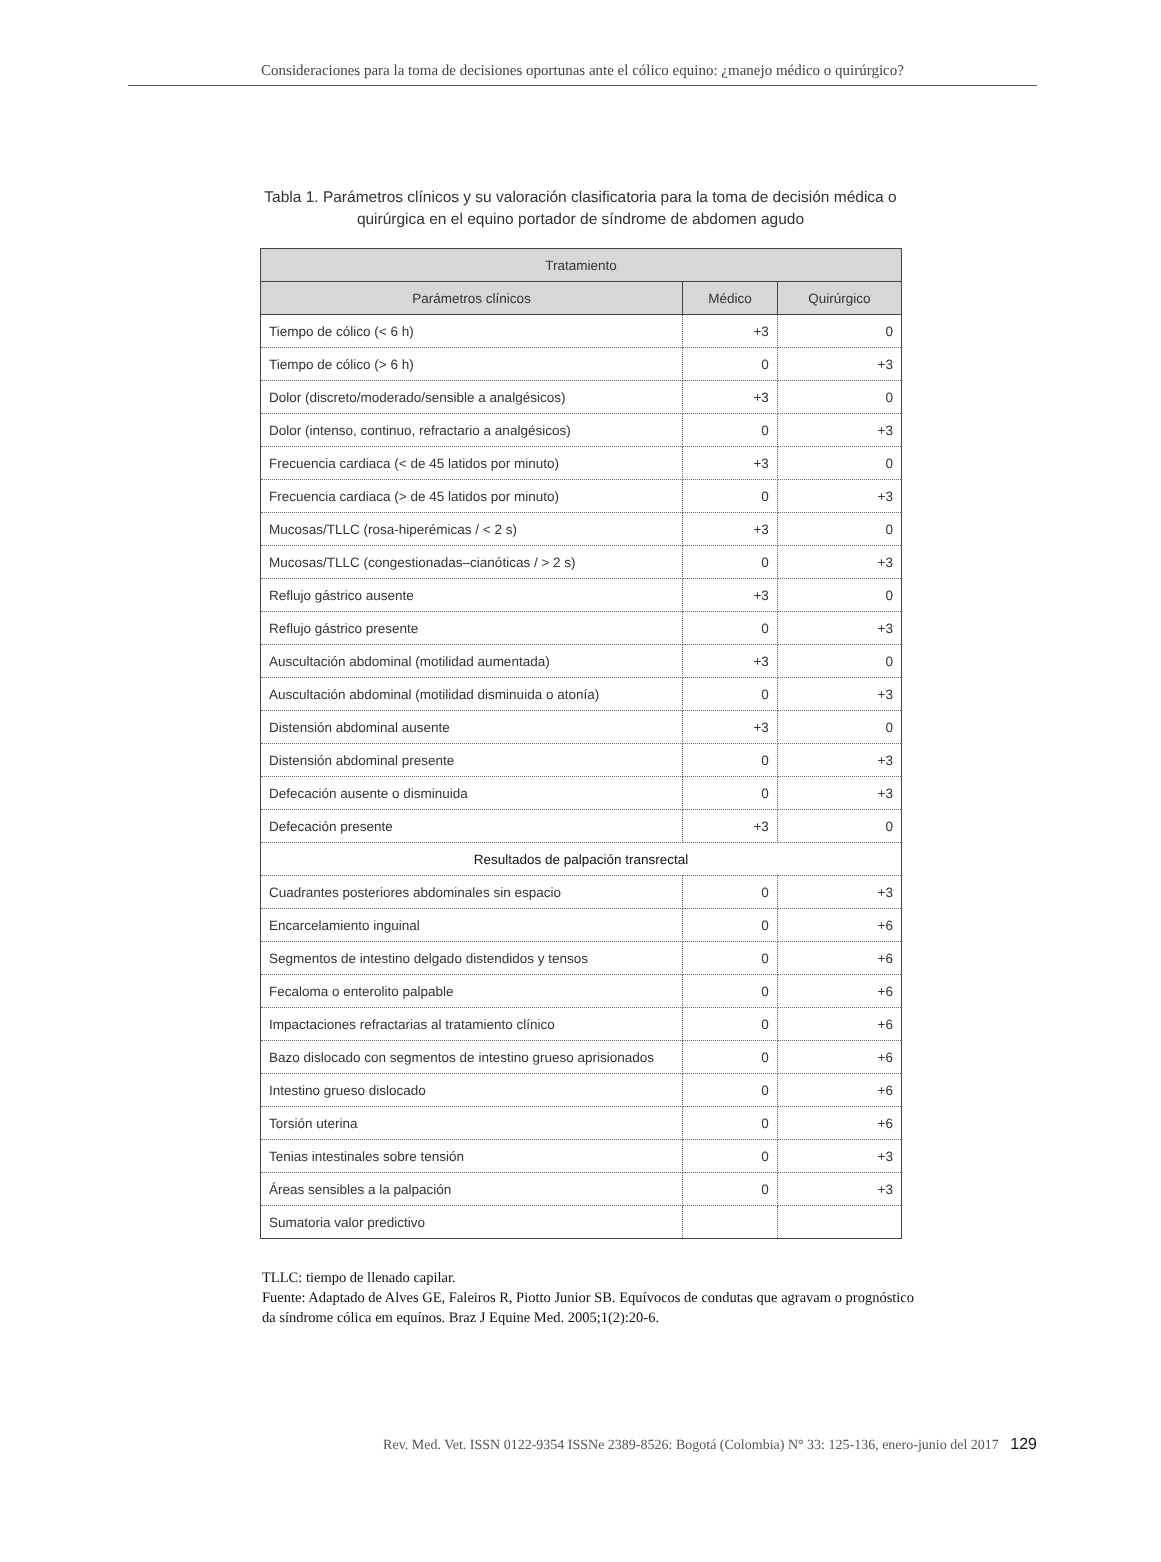Consideraciones para la toma de decisiones oportunas ante el cólico equino: ¿manejo médico o quirúrgico?
Tabla 1. Parámetros clínicos y su valoración clasificatoria para la toma de decisión médica o quirúrgica en el equino portador de síndrome de abdomen agudo
| Tratamiento | | |
| --- | --- | --- |
| Parámetros clínicos | Médico | Quirúrgico |
| Tiempo de cólico (< 6 h) | +3 | 0 |
| Tiempo de cólico (> 6 h) | 0 | +3 |
| Dolor (discreto/moderado/sensible a analgésicos) | +3 | 0 |
| Dolor (intenso, continuo, refractario a analgésicos) | 0 | +3 |
| Frecuencia cardiaca (< de 45 latidos por minuto) | +3 | 0 |
| Frecuencia cardiaca (> de 45 latidos por minuto) | 0 | +3 |
| Mucosas/TLLC (rosa-hiperémicas / < 2 s) | +3 | 0 |
| Mucosas/TLLC (congestionadas–cianóticas / > 2 s) | 0 | +3 |
| Reflujo gástrico ausente | +3 | 0 |
| Reflujo gástrico presente | 0 | +3 |
| Auscultación abdominal (motilidad aumentada) | +3 | 0 |
| Auscultación abdominal (motilidad disminuida o atonía) | 0 | +3 |
| Distensión abdominal ausente | +3 | 0 |
| Distensión abdominal presente | 0 | +3 |
| Defecación ausente o disminuida | 0 | +3 |
| Defecación presente | +3 | 0 |
| Resultados de palpación transrectal | | |
| Cuadrantes posteriores abdominales sin espacio | 0 | +3 |
| Encarcelamiento inguinal | 0 | +6 |
| Segmentos de intestino delgado distendidos y tensos | 0 | +6 |
| Fecaloma o enterolito palpable | 0 | +6 |
| Impactaciones refractarias al tratamiento clínico | 0 | +6 |
| Bazo dislocado con segmentos de intestino grueso aprisionados | 0 | +6 |
| Intestino grueso dislocado | 0 | +6 |
| Torsión uterina | 0 | +6 |
| Tenias intestinales sobre tensión | 0 | +3 |
| Áreas sensibles a la palpación | 0 | +3 |
| Sumatoria valor predictivo | | |
TLLC: tiempo de llenado capilar.
Fuente: Adaptado de Alves GE, Faleiros R, Piotto Junior SB. Equívocos de condutas que agravam o prognóstico da síndrome cólica em equínos. Braz J Equine Med. 2005;1(2):20-6.
Rev. Med. Vet. ISSN 0122-9354 ISSNe 2389-8526: Bogotá (Colombia) N° 33: 125-136, enero-junio del 2017 129